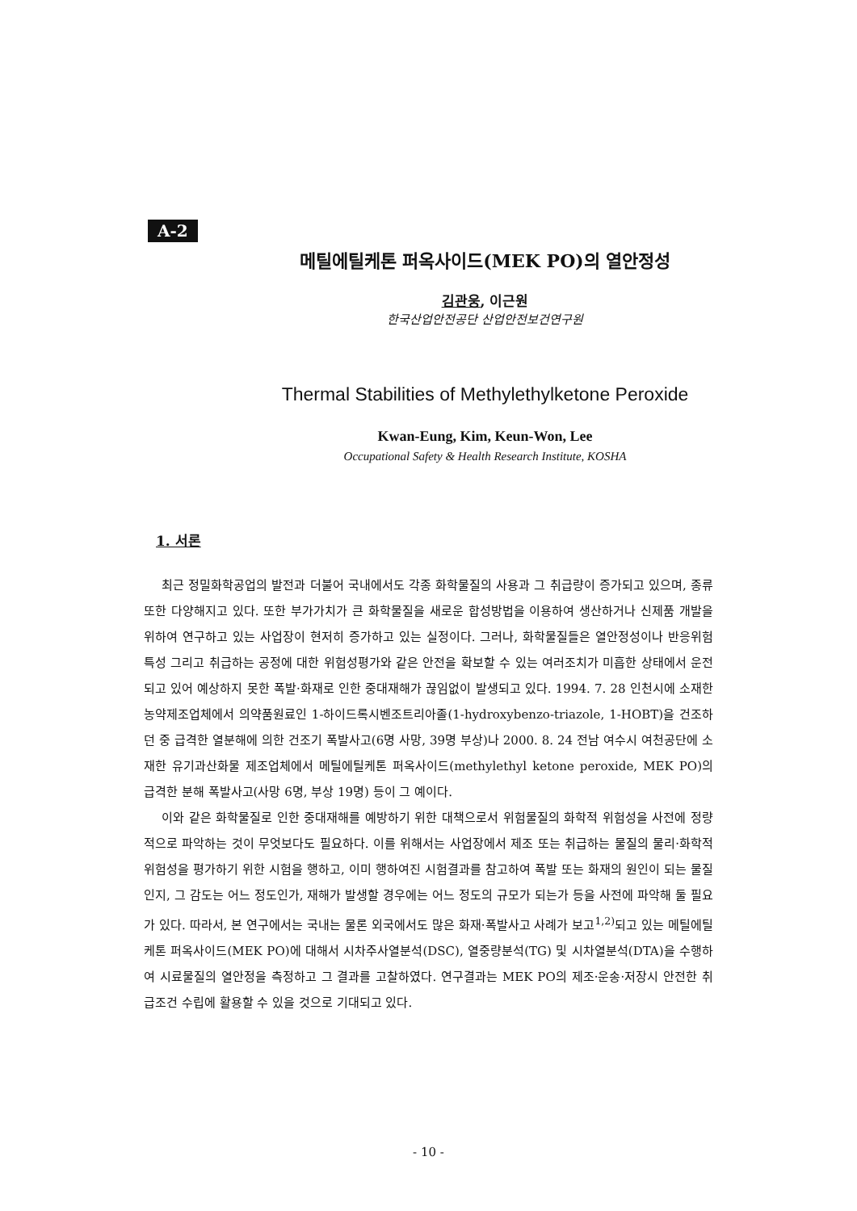A-2
메틸에틸케톤 퍼옥사이드(MEK PO)의 열안정성
김관웅, 이근원
한국산업안전공단 산업안전보건연구원
Thermal Stabilities of Methylethylketone Peroxide
Kwan-Eung, Kim, Keun-Won, Lee
Occupational Safety & Health Research Institute, KOSHA
1. 서론
최근 정밀화학공업의 발전과 더불어 국내에서도 각종 화학물질의 사용과 그 취급량이 증가되고 있으며, 종류 또한 다양해지고 있다. 또한 부가가치가 큰 화학물질을 새로운 합성방법을 이용하여 생산하거나 신제품 개발을 위하여 연구하고 있는 사업장이 현저히 증가하고 있는 실정이다. 그러나, 화학물질들은 열안정성이나 반응위험특성 그리고 취급하는 공정에 대한 위험성평가와 같은 안전을 확보할 수 있는 여러조치가 미흡한 상태에서 운전되고 있어 예상하지 못한 폭발·화재로 인한 중대재해가 끊임없이 발생되고 있다. 1994. 7. 28 인천시에 소재한 농약제조업체에서 의약품원료인 1-하이드록시벤조트리아졸(1-hydroxybenzo-triazole, 1-HOBT)을 건조하던 중 급격한 열분해에 의한 건조기 폭발사고(6명 사망, 39명 부상)나 2000. 8. 24 전남 여수시 여천공단에 소재한 유기과산화물 제조업체에서 메틸에틸케톤 퍼옥사이드(methylethyl ketone peroxide, MEK PO)의 급격한 분해 폭발사고(사망 6명, 부상 19명) 등이 그 예이다.
이와 같은 화학물질로 인한 중대재해를 예방하기 위한 대책으로서 위험물질의 화학적 위험성을 사전에 정량적으로 파악하는 것이 무엇보다도 필요하다. 이를 위해서는 사업장에서 제조 또는 취급하는 물질의 물리·화학적위험성을 평가하기 위한 시험을 행하고, 이미 행하여진 시험결과를 참고하여 폭발 또는 화재의 원인이 되는 물질인지, 그 감도는 어느 정도인가, 재해가 발생할 경우에는 어느 정도의 규모가 되는가 등을 사전에 파악해 둘 필요가 있다. 따라서, 본 연구에서는 국내는 물론 외국에서도 많은 화재·폭발사고 사례가 보고<sup>1,2)</sup>되고 있는 메틸에틸케톤 퍼옥사이드(MEK PO)에 대해서 시차주사열분석(DSC), 열중량분석(TG) 및 시차열분석(DTA)을 수행하여 시료물질의 열안정을 측정하고 그 결과를 고찰하였다. 연구결과는 MEK PO의 제조·운송·저장시 안전한 취급조건 수립에 활용할 수 있을 것으로 기대되고 있다.
- 10 -